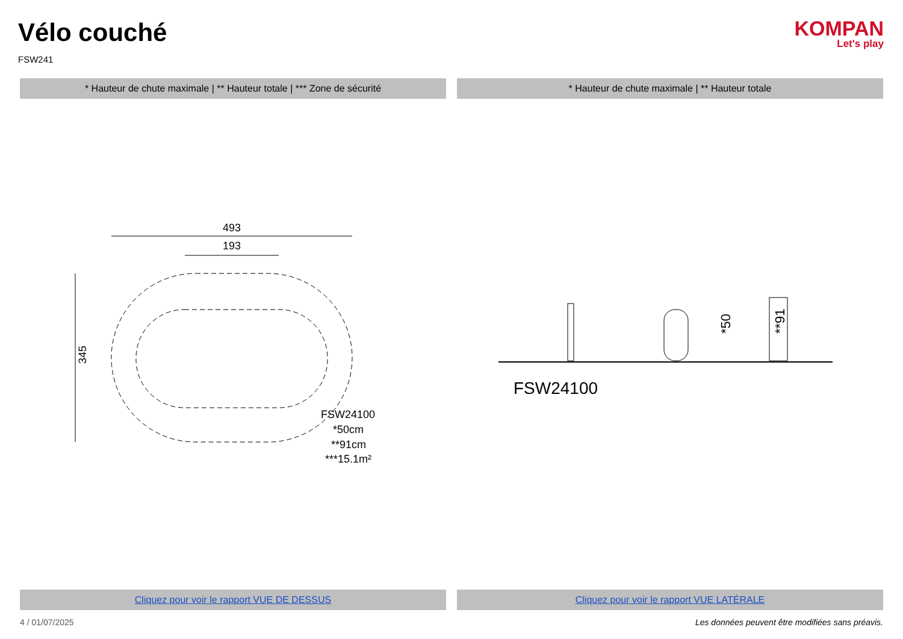Vélo couché
FSW241
KOMPAN
Let's play
* Hauteur de chute maximale | ** Hauteur totale | *** Zone de sécurité
* Hauteur de chute maximale | ** Hauteur totale
493
193
345
FSW24100
*50cm
**91cm
***15.1m²
FSW24100
*50
**91
Cliquez pour voir le rapport VUE DE DESSUS
Cliquez pour voir le rapport VUE LATÉRALE
4 / 01/07/2025 Les données peuvent être modifiées sans préavis.